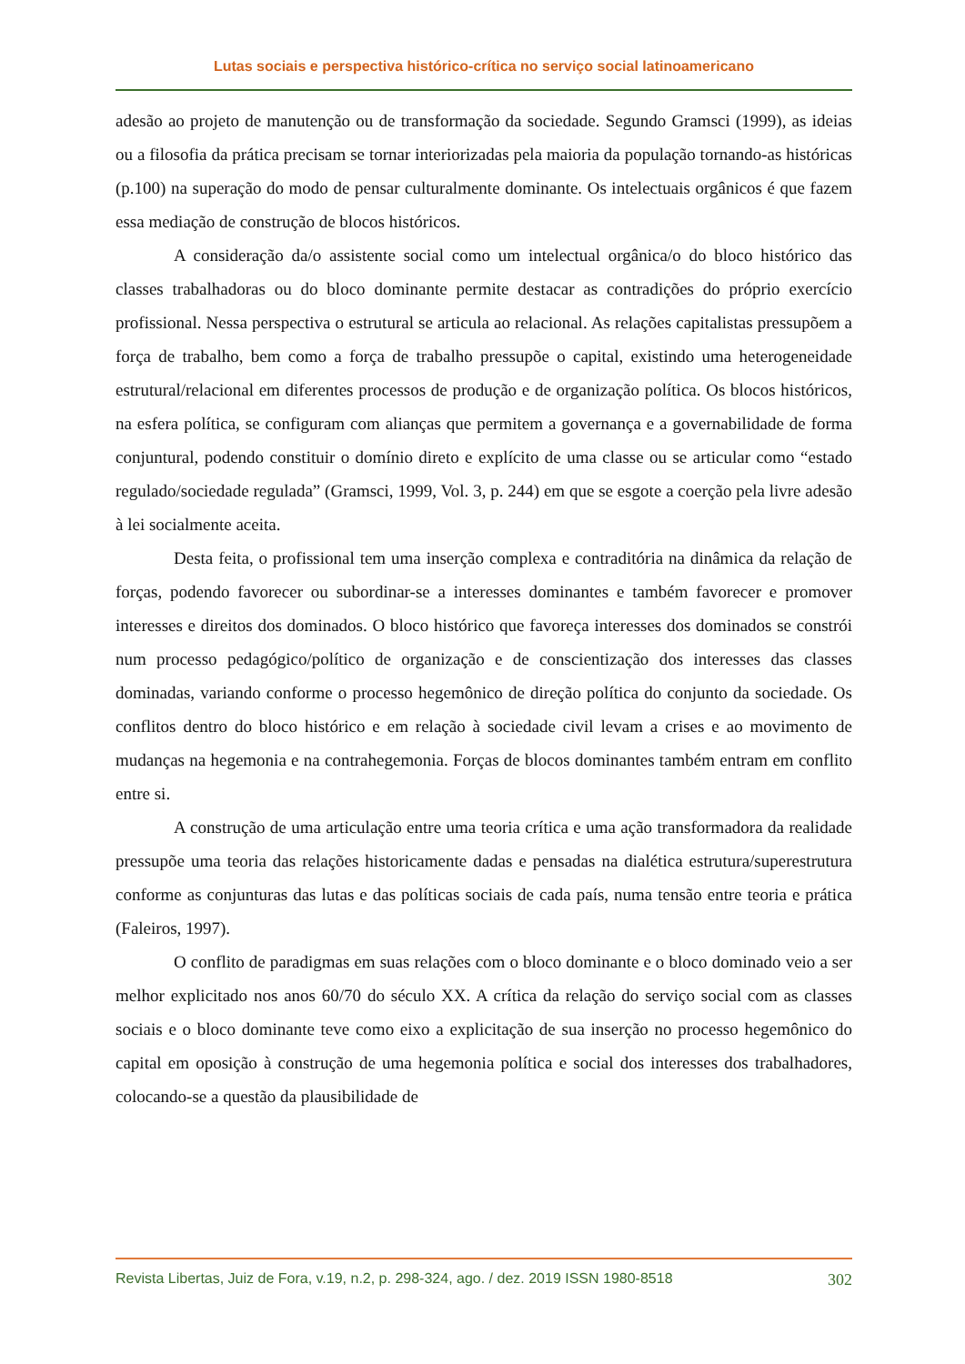Lutas sociais e perspectiva histórico-crítica no serviço social latinoamericano
adesão ao projeto de manutenção ou de transformação da sociedade. Segundo Gramsci (1999), as ideias ou a filosofia da prática precisam se tornar interiorizadas pela maioria da população tornando-as históricas (p.100) na superação do modo de pensar culturalmente dominante. Os intelectuais orgânicos é que fazem essa mediação de construção de blocos históricos.
A consideração da/o assistente social como um intelectual orgânica/o do bloco histórico das classes trabalhadoras ou do bloco dominante permite destacar as contradições do próprio exercício profissional. Nessa perspectiva o estrutural se articula ao relacional. As relações capitalistas pressupõem a força de trabalho, bem como a força de trabalho pressupõe o capital, existindo uma heterogeneidade estrutural/relacional em diferentes processos de produção e de organização política. Os blocos históricos, na esfera política, se configuram com alianças que permitem a governança e a governabilidade de forma conjuntural, podendo constituir o domínio direto e explícito de uma classe ou se articular como “estado regulado/sociedade regulada” (Gramsci, 1999, Vol. 3, p. 244) em que se esgote a coerção pela livre adesão à lei socialmente aceita.
Desta feita, o profissional tem uma inserção complexa e contraditória na dinâmica da relação de forças, podendo favorecer ou subordinar-se a interesses dominantes e também favorecer e promover interesses e direitos dos dominados. O bloco histórico que favoreça interesses dos dominados se constrói num processo pedagógico/político de organização e de conscientização dos interesses das classes dominadas, variando conforme o processo hegemônico de direção política do conjunto da sociedade. Os conflitos dentro do bloco histórico e em relação à sociedade civil levam a crises e ao movimento de mudanças na hegemonia e na contrahegemonia. Forças de blocos dominantes também entram em conflito entre si.
A construção de uma articulação entre uma teoria crítica e uma ação transformadora da realidade pressupõe uma teoria das relações historicamente dadas e pensadas na dialética estrutura/superestrutura conforme as conjunturas das lutas e das políticas sociais de cada país, numa tensão entre teoria e prática (Faleiros, 1997).
O conflito de paradigmas em suas relações com o bloco dominante e o bloco dominado veio a ser melhor explicitado nos anos 60/70 do século XX. A crítica da relação do serviço social com as classes sociais e o bloco dominante teve como eixo a explicitação de sua inserção no processo hegemônico do capital em oposição à construção de uma hegemonia política e social dos interesses dos trabalhadores, colocando-se a questão da plausibilidade de
Revista Libertas, Juiz de Fora, v.19, n.2, p. 298-324, ago. / dez. 2019 ISSN 1980-8518 302